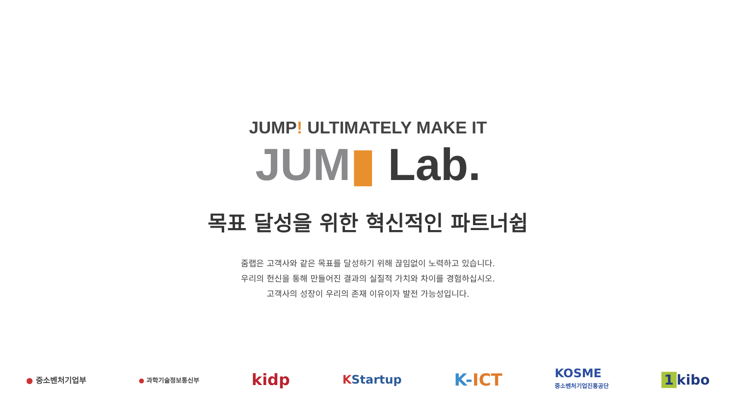JUMP! ULTIMATELY MAKE IT
JUM▮ Lab.
목표 달성을 위한 혁신적인 파트너쉽
줌랩은 고객사와 같은 목표를 달성하기 위해 끊임없이 노력하고 있습니다.
우리의 헌신을 통해 만들어진 결과의 실질적 가치와 차이를 경험하십시오.
고객사의 성장이 우리의 존재 이유이자 발전 가능성입니다.
● 중소벤처기업부
● 과학기술정보통신부
kidp
KStartup
K-ICT
KOSME
중소벤처기업진흥공단
1 kibo